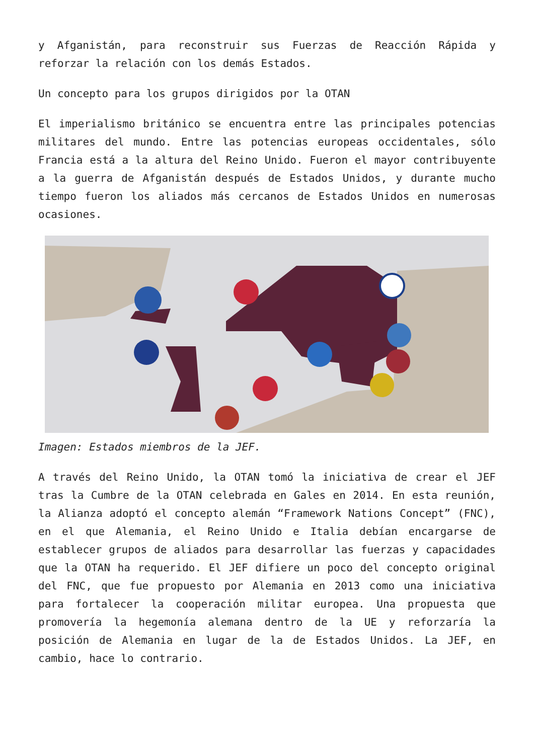y Afganistán, para reconstruir sus Fuerzas de Reacción Rápida y reforzar la relación con los demás Estados.
Un concepto para los grupos dirigidos por la OTAN
El imperialismo británico se encuentra entre las principales potencias militares del mundo. Entre las potencias europeas occidentales, sólo Francia está a la altura del Reino Unido. Fueron el mayor contribuyente a la guerra de Afganistán después de Estados Unidos, y durante mucho tiempo fueron los aliados más cercanos de Estados Unidos en numerosas ocasiones.
Imagen: Estados miembros de la JEF.
A través del Reino Unido, la OTAN tomó la iniciativa de crear el JEF tras la Cumbre de la OTAN celebrada en Gales en 2014. En esta reunión, la Alianza adoptó el concepto alemán “Framework Nations Concept” (FNC), en el que Alemania, el Reino Unido e Italia debían encargarse de establecer grupos de aliados para desarrollar las fuerzas y capacidades que la OTAN ha requerido. El JEF difiere un poco del concepto original del FNC, que fue propuesto por Alemania en 2013 como una iniciativa para fortalecer la cooperación militar europea. Una propuesta que promovería la hegemonía alemana dentro de la UE y reforzaría la posición de Alemania en lugar de la de Estados Unidos. La JEF, en cambio, hace lo contrario.